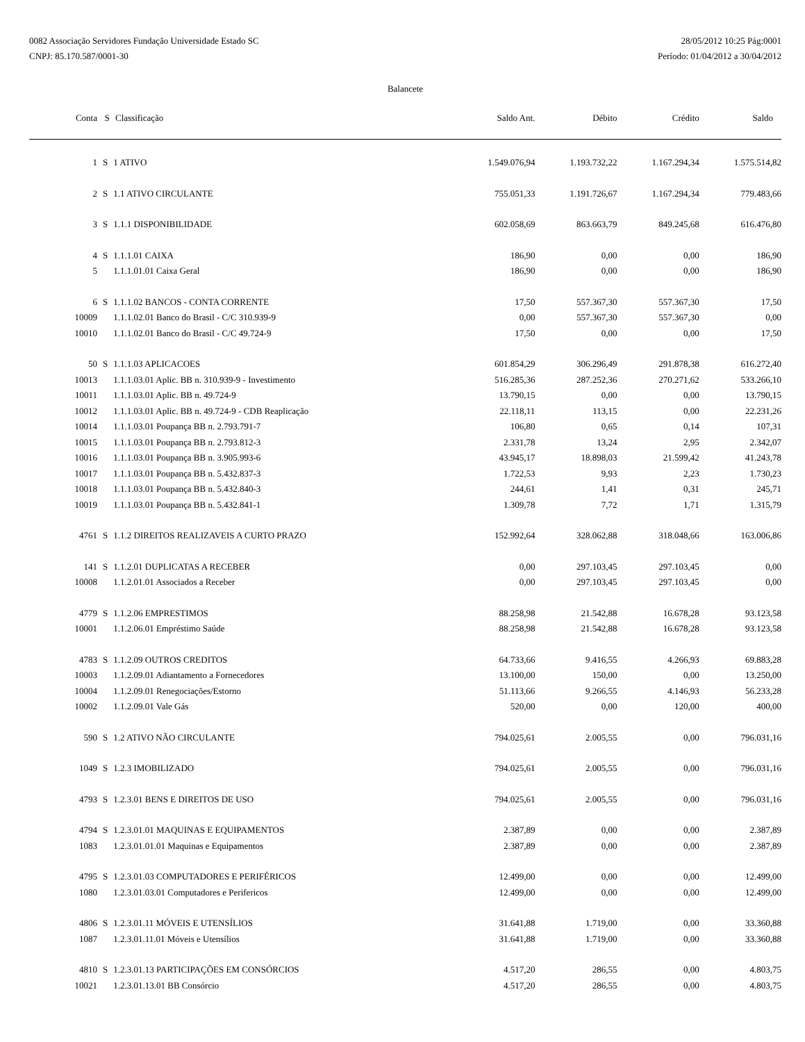0082 Associação Servidores Fundação Universidade Estado SC
CNPJ: 85.170.587/0001-30
28/05/2012 10:25 Pág:0001
Período: 01/04/2012 a 30/04/2012
Balancete
| Conta | S | Classificação | Saldo Ant. | Débito | Crédito | Saldo |
| --- | --- | --- | --- | --- | --- | --- |
| 1 | S | 1 ATIVO | 1.549.076,94 | 1.193.732,22 | 1.167.294,34 | 1.575.514,82 |
| 2 | S | 1.1 ATIVO CIRCULANTE | 755.051,33 | 1.191.726,67 | 1.167.294,34 | 779.483,66 |
| 3 | S | 1.1.1 DISPONIBILIDADE | 602.058,69 | 863.663,79 | 849.245,68 | 616.476,80 |
| 4 | S | 1.1.1.01 CAIXA | 186,90 | 0,00 | 0,00 | 186,90 |
| 5 | | 1.1.1.01.01 Caixa Geral | 186,90 | 0,00 | 0,00 | 186,90 |
| 6 | S | 1.1.1.02 BANCOS - CONTA CORRENTE | 17,50 | 557.367,30 | 557.367,30 | 17,50 |
| 10009 | | 1.1.1.02.01 Banco do Brasil - C/C 310.939-9 | 0,00 | 557.367,30 | 557.367,30 | 0,00 |
| 10010 | | 1.1.1.02.01 Banco do Brasil - C/C 49.724-9 | 17,50 | 0,00 | 0,00 | 17,50 |
| 50 | S | 1.1.1.03 APLICACOES | 601.854,29 | 306.296,49 | 291.878,38 | 616.272,40 |
| 10013 | | 1.1.1.03.01 Aplic. BB n. 310.939-9 - Investimento | 516.285,36 | 287.252,36 | 270.271,62 | 533.266,10 |
| 10011 | | 1.1.1.03.01 Aplic. BB n. 49.724-9 | 13.790,15 | 0,00 | 0,00 | 13.790,15 |
| 10012 | | 1.1.1.03.01 Aplic. BB n. 49.724-9 - CDB Reaplicação | 22.118,11 | 113,15 | 0,00 | 22.231,26 |
| 10014 | | 1.1.1.03.01 Poupança BB n. 2.793.791-7 | 106,80 | 0,65 | 0,14 | 107,31 |
| 10015 | | 1.1.1.03.01 Poupança BB n. 2.793.812-3 | 2.331,78 | 13,24 | 2,95 | 2.342,07 |
| 10016 | | 1.1.1.03.01 Poupança BB n. 3.905.993-6 | 43.945,17 | 18.898,03 | 21.599,42 | 41.243,78 |
| 10017 | | 1.1.1.03.01 Poupança BB n. 5.432.837-3 | 1.722,53 | 9,93 | 2,23 | 1.730,23 |
| 10018 | | 1.1.1.03.01 Poupança BB n. 5.432.840-3 | 244,61 | 1,41 | 0,31 | 245,71 |
| 10019 | | 1.1.1.03.01 Poupança BB n. 5.432.841-1 | 1.309,78 | 7,72 | 1,71 | 1.315,79 |
| 4761 | S | 1.1.2 DIREITOS REALIZAVEIS A CURTO PRAZO | 152.992,64 | 328.062,88 | 318.048,66 | 163.006,86 |
| 141 | S | 1.1.2.01 DUPLICATAS A RECEBER | 0,00 | 297.103,45 | 297.103,45 | 0,00 |
| 10008 | | 1.1.2.01.01 Associados a Receber | 0,00 | 297.103,45 | 297.103,45 | 0,00 |
| 4779 | S | 1.1.2.06 EMPRESTIMOS | 88.258,98 | 21.542,88 | 16.678,28 | 93.123,58 |
| 10001 | | 1.1.2.06.01 Empréstimo Saúde | 88.258,98 | 21.542,88 | 16.678,28 | 93.123,58 |
| 4783 | S | 1.1.2.09 OUTROS CREDITOS | 64.733,66 | 9.416,55 | 4.266,93 | 69.883,28 |
| 10003 | | 1.1.2.09.01 Adiantamento a Fornecedores | 13.100,00 | 150,00 | 0,00 | 13.250,00 |
| 10004 | | 1.1.2.09.01 Renegociações/Estorno | 51.113,66 | 9.266,55 | 4.146,93 | 56.233,28 |
| 10002 | | 1.1.2.09.01 Vale Gás | 520,00 | 0,00 | 120,00 | 400,00 |
| 590 | S | 1.2 ATIVO NÃO CIRCULANTE | 794.025,61 | 2.005,55 | 0,00 | 796.031,16 |
| 1049 | S | 1.2.3 IMOBILIZADO | 794.025,61 | 2.005,55 | 0,00 | 796.031,16 |
| 4793 | S | 1.2.3.01 BENS E DIREITOS DE USO | 794.025,61 | 2.005,55 | 0,00 | 796.031,16 |
| 4794 | S | 1.2.3.01.01 MAQUINAS E EQUIPAMENTOS | 2.387,89 | 0,00 | 0,00 | 2.387,89 |
| 1083 | | 1.2.3.01.01.01 Maquinas e Equipamentos | 2.387,89 | 0,00 | 0,00 | 2.387,89 |
| 4795 | S | 1.2.3.01.03 COMPUTADORES E PERIFÉRICOS | 12.499,00 | 0,00 | 0,00 | 12.499,00 |
| 1080 | | 1.2.3.01.03.01 Computadores e Perifericos | 12.499,00 | 0,00 | 0,00 | 12.499,00 |
| 4806 | S | 1.2.3.01.11 MÓVEIS E UTENSÍLIOS | 31.641,88 | 1.719,00 | 0,00 | 33.360,88 |
| 1087 | | 1.2.3.01.11.01 Móveis e Utensílios | 31.641,88 | 1.719,00 | 0,00 | 33.360,88 |
| 4810 | S | 1.2.3.01.13 PARTICIPAÇÕES EM CONSÓRCIOS | 4.517,20 | 286,55 | 0,00 | 4.803,75 |
| 10021 | | 1.2.3.01.13.01 BB Consórcio | 4.517,20 | 286,55 | 0,00 | 4.803,75 |